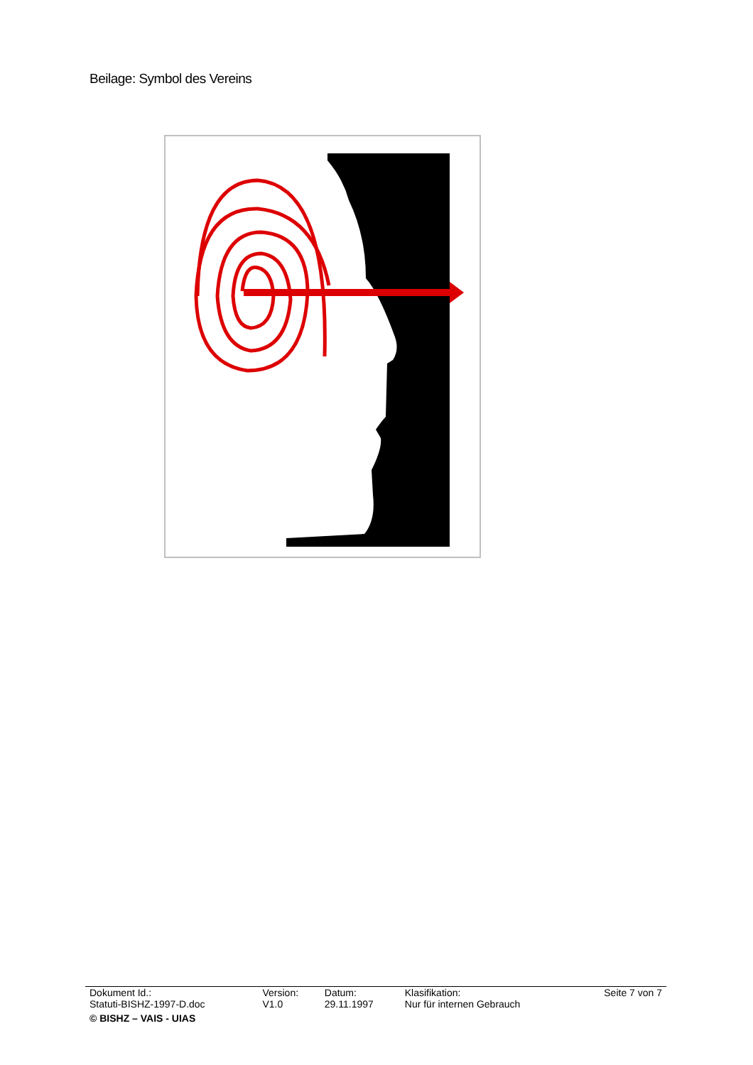Beilage: Symbol des Vereins
| Dokument Id.: Statuti-BISHZ-1997-D.doc | Version: V1.0 | Datum: 29.11.1997 | Klasifikation: Nur für internen Gebrauch | Seite 7 von 7 |
| © BISHZ – VAIS - UIAS | | | | |